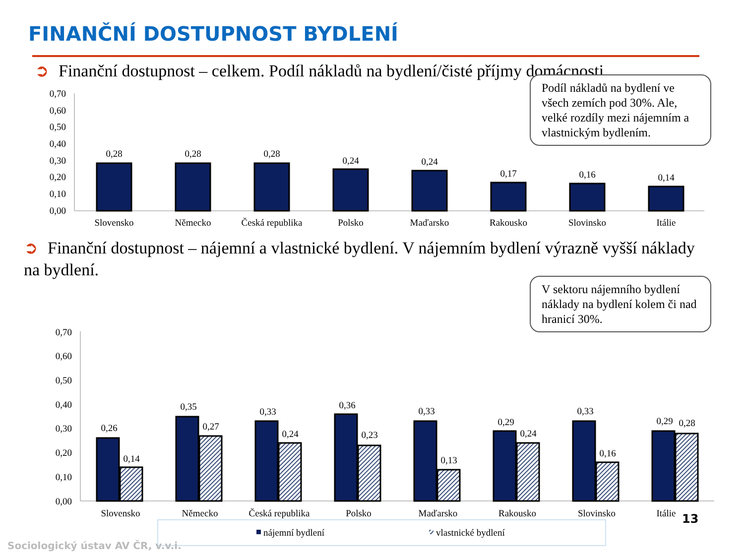FINANČNÍ DOSTUPNOST BYDLENÍ
➲ Finanční dostupnost – celkem. Podíl nákladů na bydlení/čisté příjmy domácnosti
Podíl nákladů na bydlení ve všech zemích pod 30%. Ale, velké rozdíly mezi nájemním a vlastnickým bydlením.
0,70
0,60
0,50
0,40
0,30
0,20
0,10
0,00
0,28
0,28
0,28
0,24
0,24
0,17
0,16
0,14
Slovensko
Německo
Česká republika
Polsko
Maďarsko
Rakousko
Slovinsko
Itálie
0,70
0,60
0,50
0,40
0,30
0,20
0,10
0,00
0,26
0,14
0,35
0,27
0,33
0,24
0,36
0,23
0,33
0,13
0,29
0,24
0,33
0,16
0,29
0,28
Slovensko
Německo
Česká republika
Polsko
Maďarsko
Rakousko
Slovinsko
Itálie
nájemní bydlení
vlastnické bydlení
➲ Finanční dostupnost – nájemní a vlastnické bydlení. V nájemním bydlení výrazně vyšší náklady na bydlení.
V sektoru nájemního bydlení náklady na bydlení kolem či nad hranicí 30%.
13
Sociologický ústav AV ČR, v.v.i.